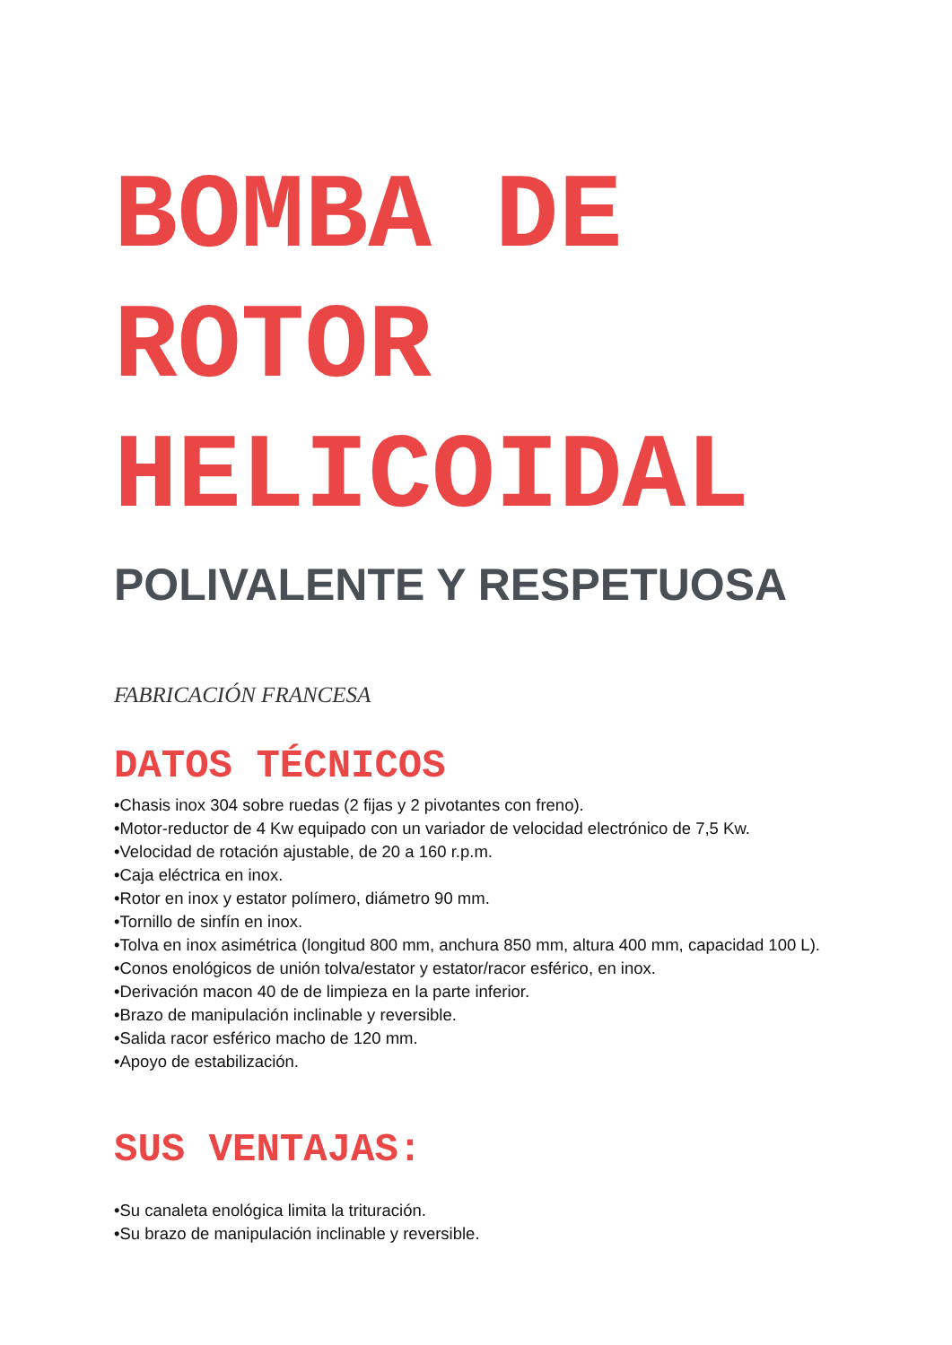BOMBA DE
ROTOR
HELICOIDAL
POLIVALENTE Y RESPETUOSA
FABRICACIÓN FRANCESA
DATOS TÉCNICOS
•Chasis inox 304 sobre ruedas (2 fijas y 2 pivotantes con freno).
•Motor-reductor de 4 Kw equipado con un variador de velocidad electrónico de 7,5 Kw.
•Velocidad de rotación ajustable, de 20 a 160 r.p.m.
•Caja eléctrica en inox.
•Rotor en inox y estator polímero, diámetro 90 mm.
•Tornillo de sinfín en inox.
•Tolva en inox asimétrica (longitud 800 mm, anchura 850 mm, altura 400 mm, capacidad 100 L).
•Conos enológicos de unión tolva/estator y estator/racor esférico, en inox.
•Derivación macon 40 de de limpieza en la parte inferior.
•Brazo de manipulación inclinable y reversible.
•Salida racor esférico macho de 120 mm.
•Apoyo de estabilización.
SUS VENTAJAS:
•Su canaleta enológica limita la trituración.
•Su brazo de manipulación inclinable y reversible.